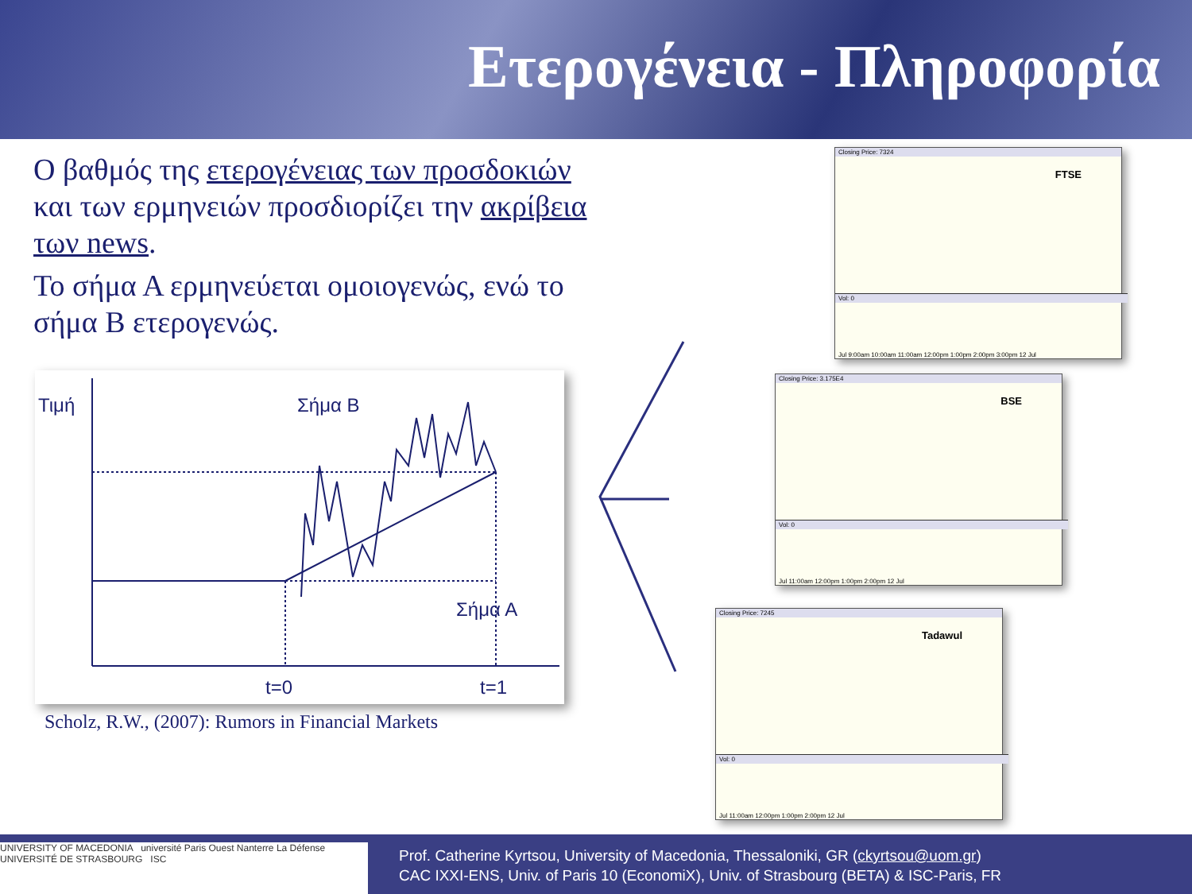Ετερογένεια - Πληροφορία
Ο βαθμός της ετερογένειας των προσδοκιών και των ερμηνειών προσδιορίζει την ακρίβεια των news.
Το σήμα Α ερμηνεύεται ομοιογενώς, ενώ το σήμα Β ετερογενώς.
Τιμή Σήμα Β
Σήμα Α
t=0 t=1
Scholz, R.W., (2007): Rumors in Financial Markets
Closing Price: 7324
FTSE
Vol: 0
Jul 9:00am 10:00am 11:00am 12:00pm 1:00pm 2:00pm 3:00pm 12 Jul
Closing Price: 3.175E4
BSE
Vol: 0
Jul 11:00am 12:00pm 1:00pm 2:00pm 12 Jul
Closing Price: 7245
Tadawul
Vol: 0
Jul 11:00am 12:00pm 1:00pm 2:00pm 12 Jul
UNIVERSITY OF MACEDONIA université Paris Ouest Nanterre La Défense UNIVERSITÉ DE STRASBOURG ISC
Prof. Catherine Kyrtsou, University of Macedonia, Thessaloniki, GR (ckyrtsou@uom.gr)
CAC IXXI-ENS, Univ. of Paris 10 (EconomiX), Univ. of Strasbourg (BETA) & ISC-Paris, FR